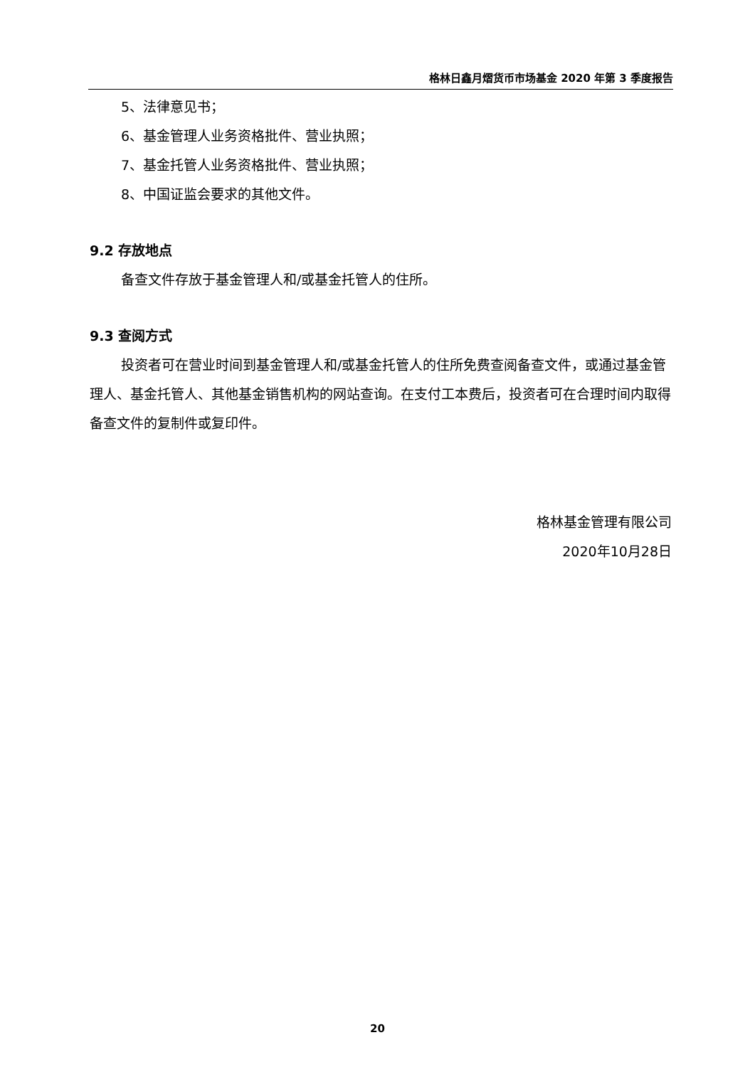格林日鑫月熠货币市场基金 2020 年第 3 季度报告
5、法律意见书；
6、基金管理人业务资格批件、营业执照；
7、基金托管人业务资格批件、营业执照；
8、中国证监会要求的其他文件。
9.2 存放地点
备查文件存放于基金管理人和/或基金托管人的住所。
9.3 查阅方式
投资者可在营业时间到基金管理人和/或基金托管人的住所免费查阅备查文件，或通过基金管理人、基金托管人、其他基金销售机构的网站查询。在支付工本费后，投资者可在合理时间内取得备查文件的复制件或复印件。
格林基金管理有限公司
2020年10月28日
20